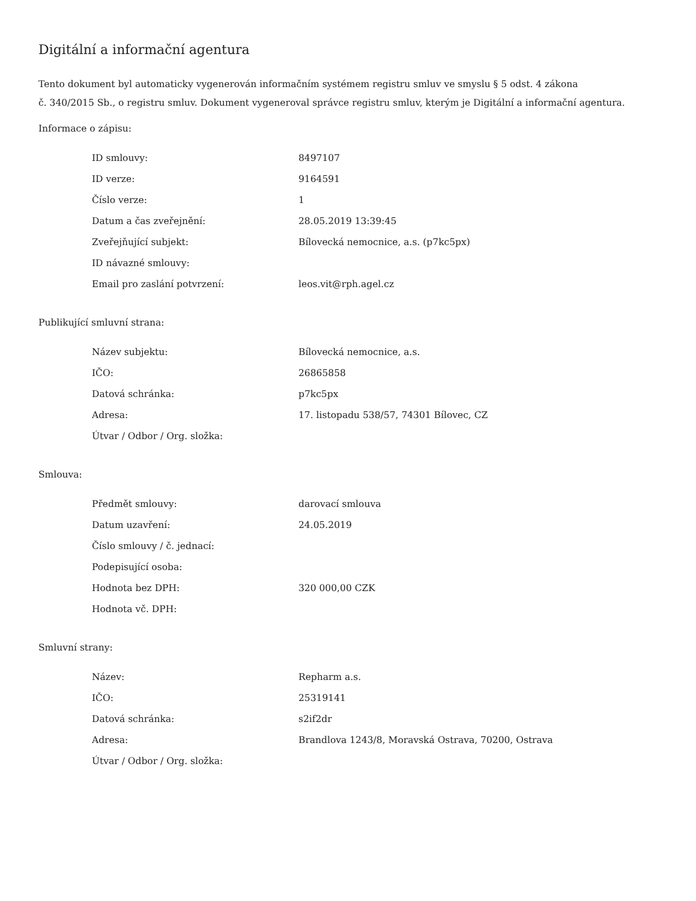Digitální a informační agentura
Tento dokument byl automaticky vygenerován informačním systémem registru smluv ve smyslu § 5 odst. 4 zákona
č. 340/2015 Sb., o registru smluv. Dokument vygeneroval správce registru smluv, kterým je Digitální a informační agentura.
Informace o zápisu:
| ID smlouvy: | 8497107 |
| ID verze: | 9164591 |
| Číslo verze: | 1 |
| Datum a čas zveřejnění: | 28.05.2019 13:39:45 |
| Zveřejňující subjekt: | Bílovecká nemocnice, a.s. (p7kc5px) |
| ID návazné smlouvy: | |
| Email pro zaslání potvrzení: | leos.vit@rph.agel.cz |
Publikující smluvní strana:
| Název subjektu: | Bílovecká nemocnice, a.s. |
| IČO: | 26865858 |
| Datová schránka: | p7kc5px |
| Adresa: | 17. listopadu 538/57, 74301 Bílovec, CZ |
| Útvar / Odbor / Org. složka: | |
Smlouva:
| Předmět smlouvy: | darovací smlouva |
| Datum uzavření: | 24.05.2019 |
| Číslo smlouvy / č. jednací: | |
| Podepisující osoba: | |
| Hodnota bez DPH: | 320 000,00 CZK |
| Hodnota vč. DPH: | |
Smluvní strany:
| Název: | Repharm a.s. |
| IČO: | 25319141 |
| Datová schránka: | s2if2dr |
| Adresa: | Brandlova 1243/8, Moravská Ostrava, 70200, Ostrava |
| Útvar / Odbor / Org. složka: | |